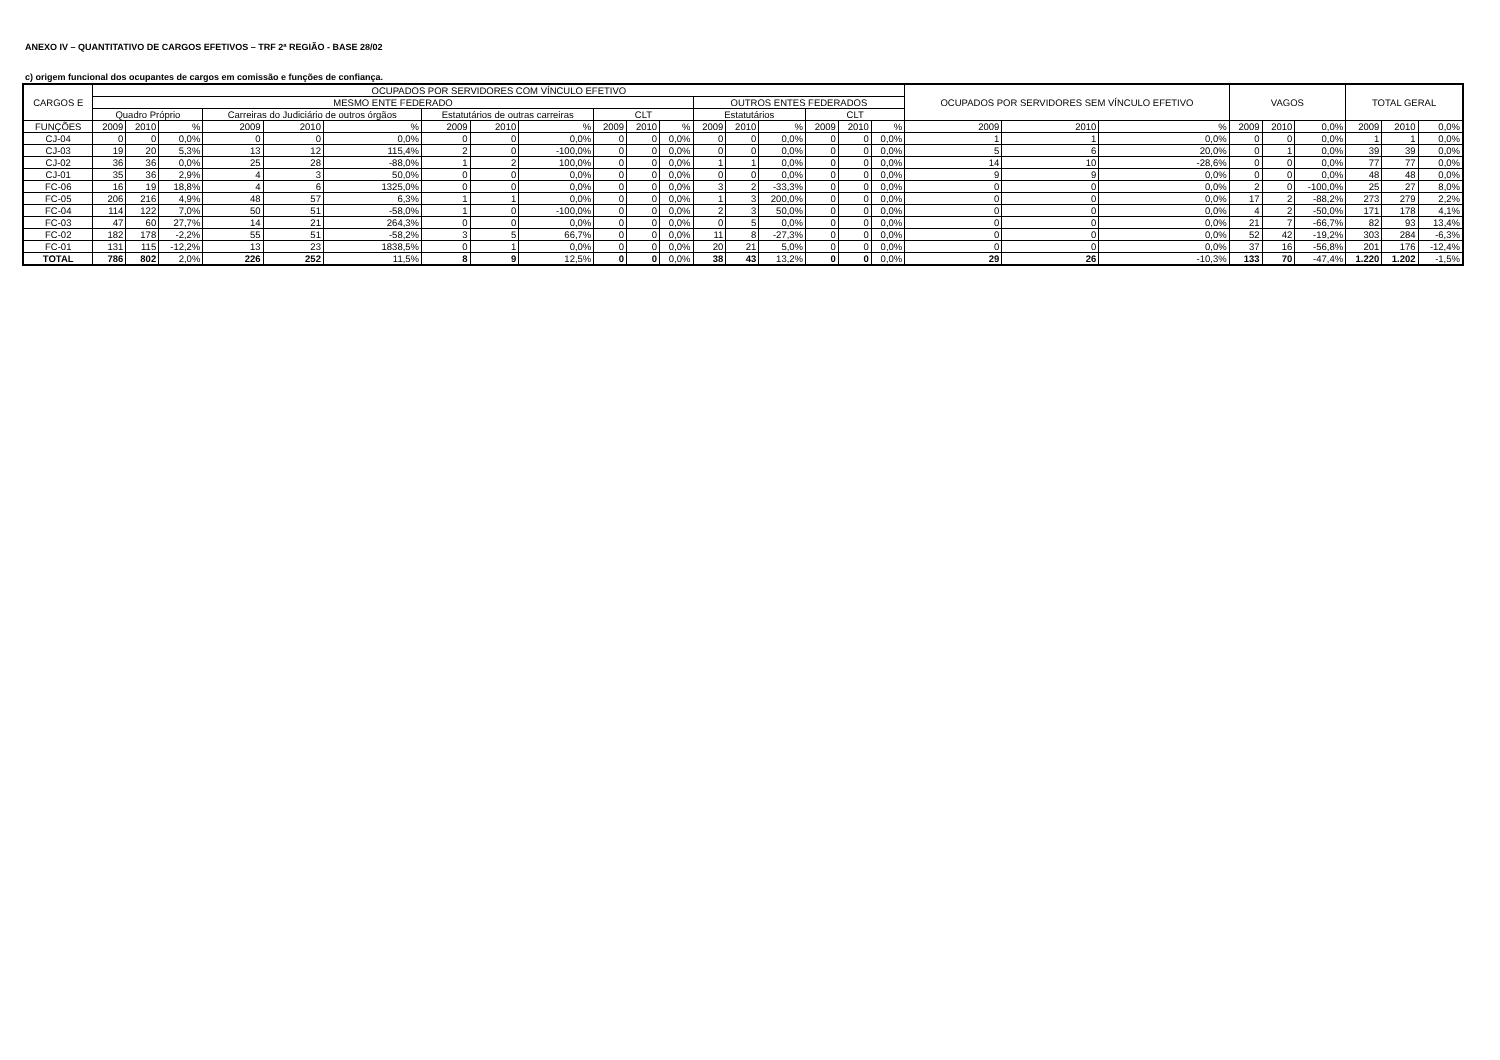ANEXO IV – QUANTITATIVO DE CARGOS EFETIVOS – TRF 2ª REGIÃO - BASE 28/02
c) origem funcional dos ocupantes de cargos em comissão e funções de confiança.
| CARGOS E | OCUPADOS POR SERVIDORES COM VÍNCULO EFETIVO | | | | | | | | | | | | | | | | | | OCUPADOS POR SERVIDORES SEM VÍNCULO EFETIVO | | | VAGOS | | | TOTAL GERAL | | |
| --- | --- | --- | --- | --- | --- | --- | --- | --- | --- | --- | --- | --- | --- | --- | --- | --- | --- | --- | --- | --- | --- | --- | --- | --- | --- | --- | --- |
| | MESMO ENTE FEDERADO | | | | | | | | | | | | OUTROS ENTES FEDERADOS | | | | | | | | | | | | | | |
| | Quadro Próprio | | | Carreiras do Judiciário de outros órgãos | | | Estatutários de outras carreiras | | | CLT | | | Estatutários | | | CLT | | | | | | | | | | | |
| FUNÇÕES | 2009 | 2010 | % | 2009 | 2010 | % | 2009 | 2010 | % | 2009 | 2010 | % | 2009 | 2010 | % | 2009 | 2010 | % | 2009 | 2010 | % | 2009 | 2010 | 0,0% | 2009 | 2010 | 0,0% |
| CJ-04 | 0 | 0 | 0,0% | 0 | 0 | 0,0% | 0 | 0 | 0,0% | 0 | 0 | 0,0% | 0 | 0 | 0,0% | 0 | 0 | 0,0% | 1 | 1 | 0,0% | 0 | 0 | 0,0% | 1 | 1 | 0,0% |
| CJ-03 | 19 | 20 | 5,3% | 13 | 12 | 115,4% | 2 | 0 | -100,0% | 0 | 0 | 0,0% | 0 | 0 | 0,0% | 0 | 0 | 0,0% | 5 | 6 | 20,0% | 0 | 1 | 0,0% | 39 | 39 | 0,0% |
| CJ-02 | 36 | 36 | 0,0% | 25 | 28 | -88,0% | 1 | 2 | 100,0% | 0 | 0 | 0,0% | 1 | 1 | 0,0% | 0 | 0 | 0,0% | 14 | 10 | -28,6% | 0 | 0 | 0,0% | 77 | 77 | 0,0% |
| CJ-01 | 35 | 36 | 2,9% | 4 | 3 | 50,0% | 0 | 0 | 0,0% | 0 | 0 | 0,0% | 0 | 0 | 0,0% | 0 | 0 | 0,0% | 9 | 9 | 0,0% | 0 | 0 | 0,0% | 48 | 48 | 0,0% |
| FC-06 | 16 | 19 | 18,8% | 4 | 6 | 1325,0% | 0 | 0 | 0,0% | 0 | 0 | 0,0% | 3 | 2 | -33,3% | 0 | 0 | 0,0% | 0 | 0 | 0,0% | 2 | 0 | -100,0% | 25 | 27 | 8,0% |
| FC-05 | 206 | 216 | 4,9% | 48 | 57 | 6,3% | 1 | 1 | 0,0% | 0 | 0 | 0,0% | 1 | 3 | 200,0% | 0 | 0 | 0,0% | 0 | 0 | 0,0% | 17 | 2 | -88,2% | 273 | 279 | 2,2% |
| FC-04 | 114 | 122 | 7,0% | 50 | 51 | -58,0% | 1 | 0 | -100,0% | 0 | 0 | 0,0% | 2 | 3 | 50,0% | 0 | 0 | 0,0% | 0 | 0 | 0,0% | 4 | 2 | -50,0% | 171 | 178 | 4,1% |
| FC-03 | 47 | 60 | 27,7% | 14 | 21 | 264,3% | 0 | 0 | 0,0% | 0 | 0 | 0,0% | 0 | 5 | 0,0% | 0 | 0 | 0,0% | 0 | 0 | 0,0% | 21 | 7 | -66,7% | 82 | 93 | 13,4% |
| FC-02 | 182 | 178 | -2,2% | 55 | 51 | -58,2% | 3 | 5 | 66,7% | 0 | 0 | 0,0% | 11 | 8 | -27,3% | 0 | 0 | 0,0% | 0 | 0 | 0,0% | 52 | 42 | -19,2% | 303 | 284 | -6,3% |
| FC-01 | 131 | 115 | -12,2% | 13 | 23 | 1838,5% | 0 | 1 | 0,0% | 0 | 0 | 0,0% | 20 | 21 | 5,0% | 0 | 0 | 0,0% | 0 | 0 | 0,0% | 37 | 16 | -56,8% | 201 | 176 | -12,4% |
| TOTAL | 786 | 802 | 2,0% | 226 | 252 | 11,5% | 8 | 9 | 12,5% | 0 | 0 | 0,0% | 38 | 43 | 13,2% | 0 | 0 | 0,0% | 29 | 26 | -10,3% | 133 | 70 | -47,4% | 1.220 | 1.202 | -1,5% |